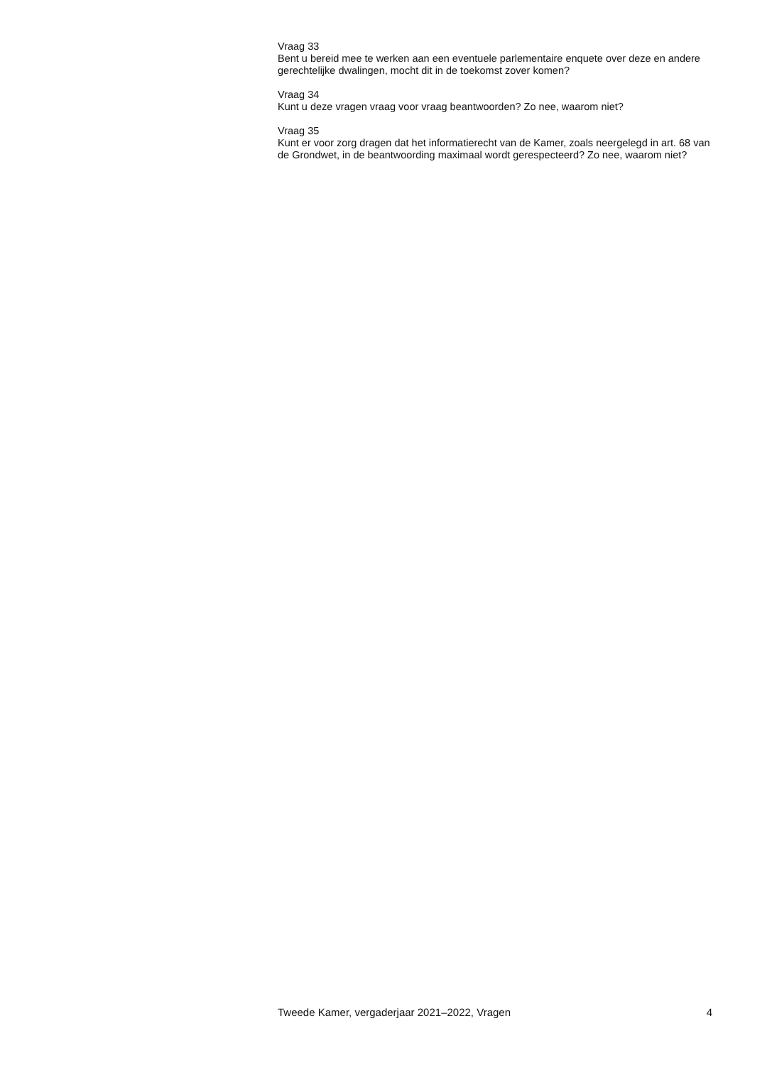Vraag 33
Bent u bereid mee te werken aan een eventuele parlementaire enquete over deze en andere gerechtelijke dwalingen, mocht dit in de toekomst zover komen?
Vraag 34
Kunt u deze vragen vraag voor vraag beantwoorden? Zo nee, waarom niet?
Vraag 35
Kunt er voor zorg dragen dat het informatierecht van de Kamer, zoals neergelegd in art. 68 van de Grondwet, in de beantwoording maximaal wordt gerespecteerd? Zo nee, waarom niet?
Tweede Kamer, vergaderjaar 2021–2022, Vragen 4